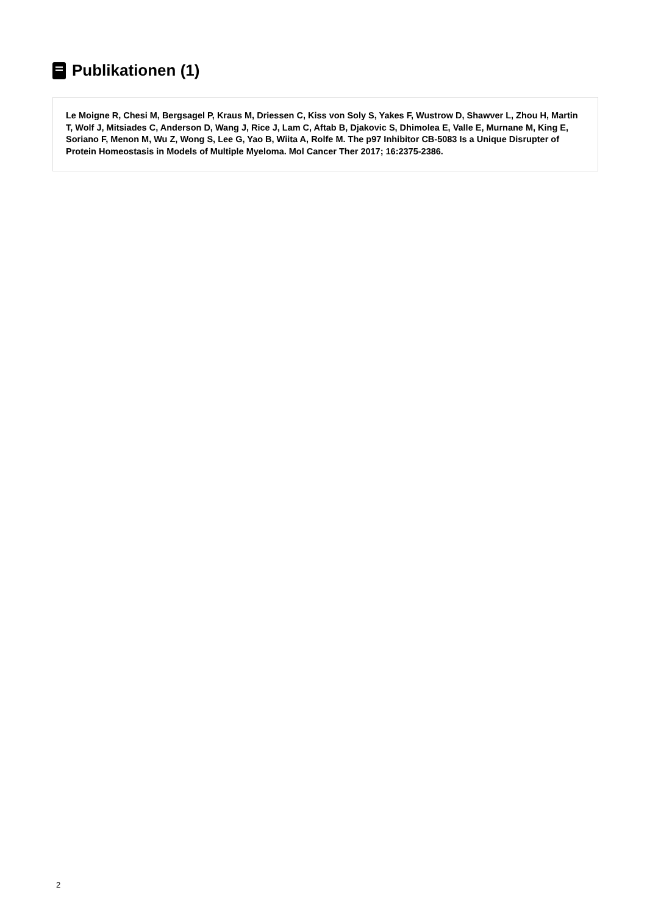Publikationen (1)
Le Moigne R, Chesi M, Bergsagel P, Kraus M, Driessen C, Kiss von Soly S, Yakes F, Wustrow D, Shawver L, Zhou H, Martin T, Wolf J, Mitsiades C, Anderson D, Wang J, Rice J, Lam C, Aftab B, Djakovic S, Dhimolea E, Valle E, Murnane M, King E, Soriano F, Menon M, Wu Z, Wong S, Lee G, Yao B, Wiita A, Rolfe M. The p97 Inhibitor CB-5083 Is a Unique Disrupter of Protein Homeostasis in Models of Multiple Myeloma. Mol Cancer Ther 2017; 16:2375-2386.
2